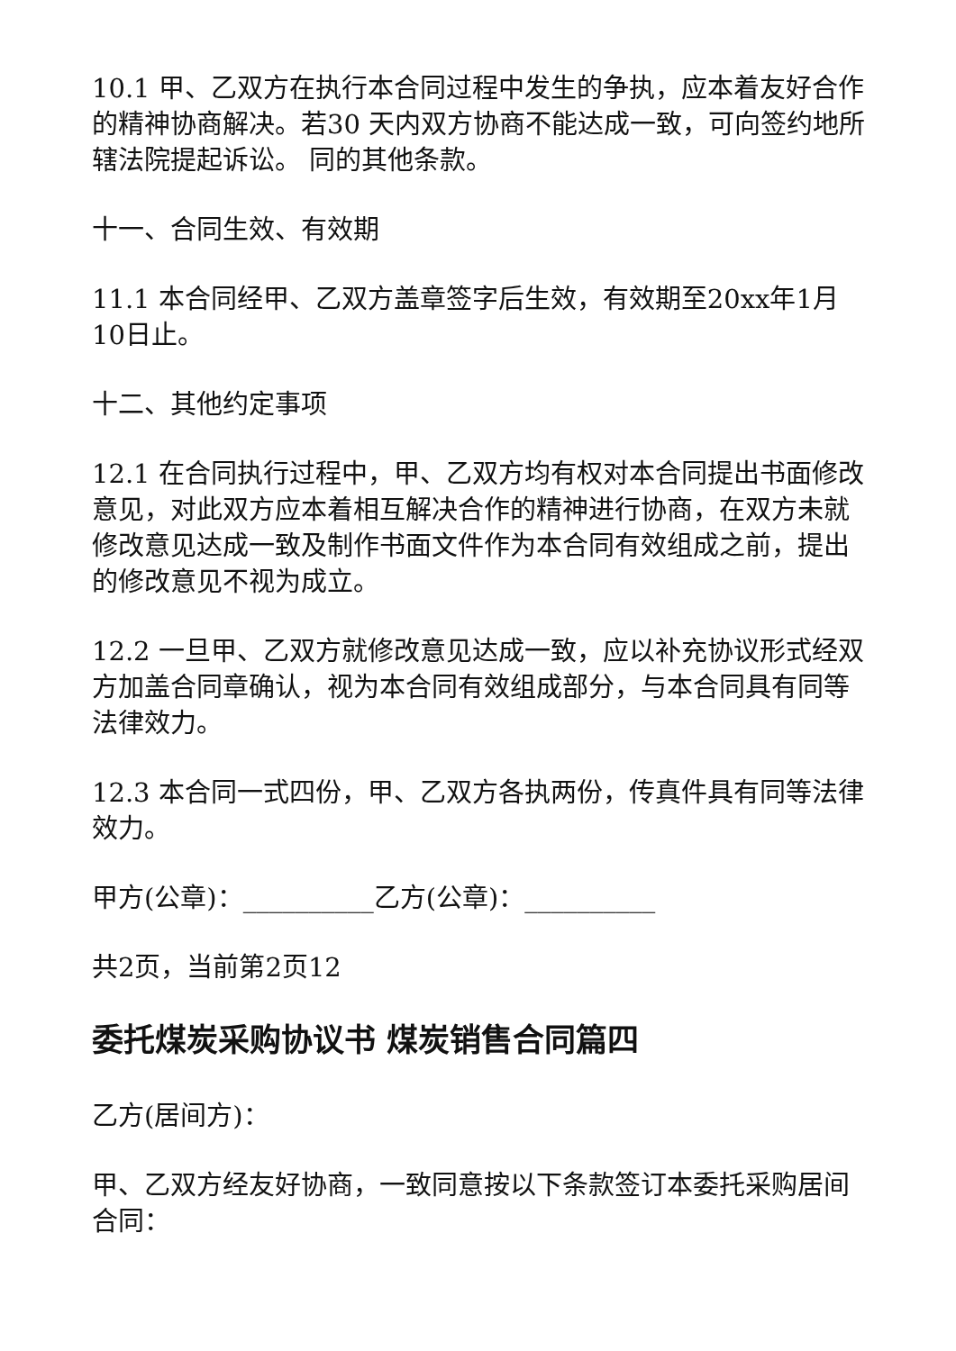10.1 甲、乙双方在执行本合同过程中发生的争执，应本着友好合作的精神协商解决。若30 天内双方协商不能达成一致，可向签约地所辖法院提起诉讼。 同的其他条款。
十一、合同生效、有效期
11.1 本合同经甲、乙双方盖章签字后生效，有效期至20xx年1月10日止。
十二、其他约定事项
12.1 在合同执行过程中，甲、乙双方均有权对本合同提出书面修改意见，对此双方应本着相互解决合作的精神进行协商，在双方未就修改意见达成一致及制作书面文件作为本合同有效组成之前，提出的修改意见不视为成立。
12.2 一旦甲、乙双方就修改意见达成一致，应以补充协议形式经双方加盖合同章确认，视为本合同有效组成部分，与本合同具有同等法律效力。
12.3 本合同一式四份，甲、乙双方各执两份，传真件具有同等法律效力。
甲方(公章)：__________乙方(公章)：__________
共2页，当前第2页12
委托煤炭采购协议书 煤炭销售合同篇四
乙方(居间方)：
甲、乙双方经友好协商，一致同意按以下条款签订本委托采购居间合同：